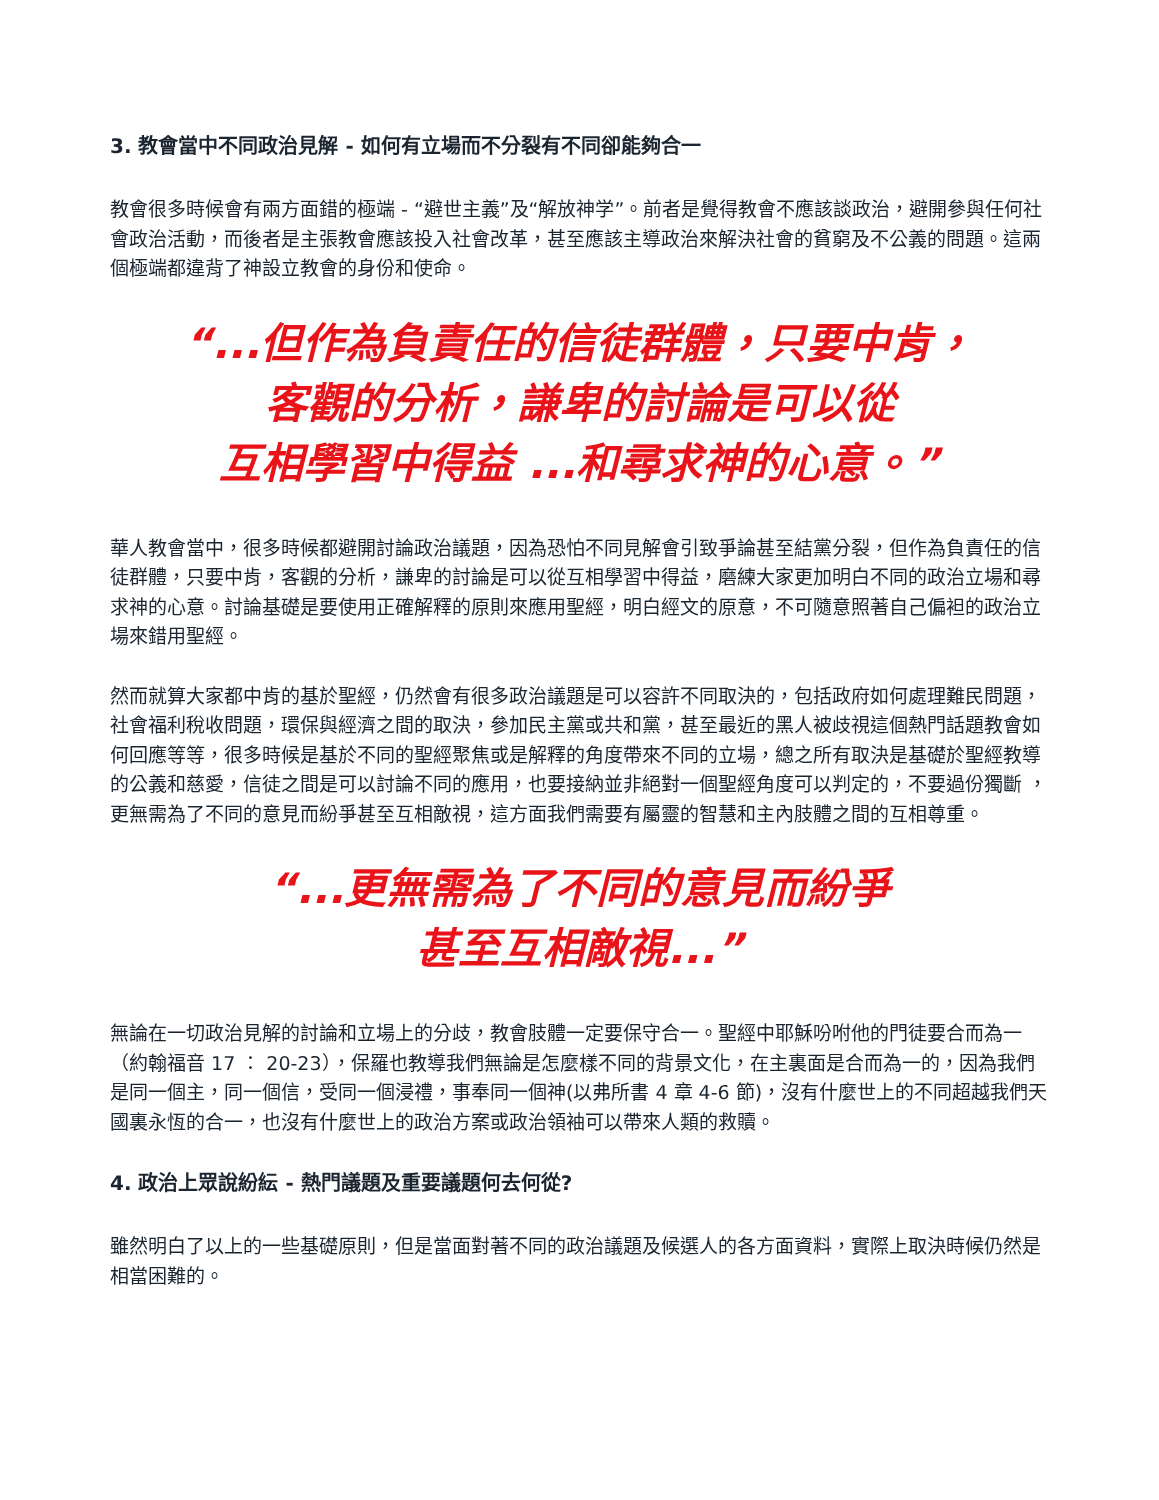3. 教會當中不同政治見解 - 如何有立場而不分裂有不同卻能夠合一
教會很多時候會有兩方面錯的極端 - “避世主義”及“解放神学”。前者是覺得教會不應該談政治，避開參與任何社會政治活動，而後者是主張教會應該投入社會改革，甚至應該主導政治來解決社會的貧窮及不公義的問題。這兩個極端都違背了神設立教會的身份和使命。
“...但作為負責任的信徒群體，只要中肯，
客觀的分析，謙卑的討論是可以從
互相學習中得益 ...和尋求神的心意。”
華人教會當中，很多時候都避開討論政治議題，因為恐怕不同見解會引致爭論甚至結黨分裂，但作為負責任的信徒群體，只要中肯，客觀的分析，謙卑的討論是可以從互相學習中得益，磨練大家更加明白不同的政治立場和尋求神的心意。討論基礎是要使用正確解釋的原則來應用聖經，明白經文的原意，不可隨意照著自己偏袒的政治立場來錯用聖經。
然而就算大家都中肯的基於聖經，仍然會有很多政治議題是可以容許不同取決的，包括政府如何處理難民問題，社會福利稅收問題，環保與經濟之間的取決，參加民主黨或共和黨，甚至最近的黑人被歧視這個熱門話題教會如何回應等等，很多時候是基於不同的聖經聚焦或是解釋的角度帶來不同的立場，總之所有取決是基礎於聖經教導的公義和慈愛，信徒之間是可以討論不同的應用，也要接納並非絕對一個聖經角度可以判定的，不要過份獨斷 ，更無需為了不同的意見而紛爭甚至互相敵視，這方面我們需要有屬靈的智慧和主內肢體之間的互相尊重。
“...更無需為了不同的意見而紛爭
甚至互相敵視...”
無論在一切政治見解的討論和立場上的分歧，教會肢體一定要保守合一。聖經中耶穌吩咐他的門徒要合而為一（約翰福音 17 ： 20-23），保羅也教導我們無論是怎麼樣不同的背景文化，在主裏面是合而為一的，因為我們是同一個主，同一個信，受同一個浸禮，事奉同一個神(以弗所書 4 章 4-6 節)，沒有什麼世上的不同超越我們天國裏永恆的合一，也沒有什麼世上的政治方案或政治領袖可以帶來人類的救贖。
4. 政治上眾說紛紜 - 熱門議題及重要議題何去何從?
雖然明白了以上的一些基礎原則，但是當面對著不同的政治議題及候選人的各方面資料，實際上取決時候仍然是相當困難的。